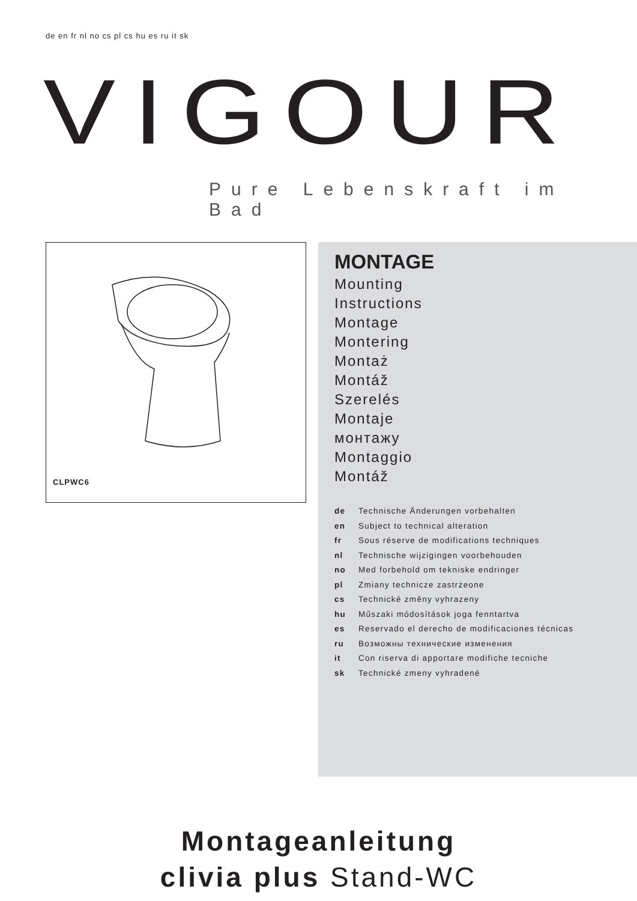de en fr nl no cs pl cs hu es ru it sk
VIGOUR Pure Lebenskraft im Bad
CLPWC6
MONTAGE
Mounting
Instructions
Montage
Montering
Montaż
Montáž
Szerelés
Montaje
монтажу
Montaggio
Montáž
| de | Technische Änderungen vorbehalten |
| en | Subject to technical alteration |
| fr | Sous réserve de modifications techniques |
| nl | Technische wijzigingen voorbehouden |
| no | Med forbehold om tekniske endringer |
| pl | Zmiany technicze zastrżeone |
| cs | Technické změny vyhrazeny |
| hu | Műszaki módosítások joga fenntartva |
| es | Reservado el derecho de modificaciones técnicas |
| ru | Возможны технические изменения |
| it | Con riserva di apportare modifiche tecniche |
| sk | Technické zmeny vyhradené |
Montageanleitung
clivia plus Stand-WC